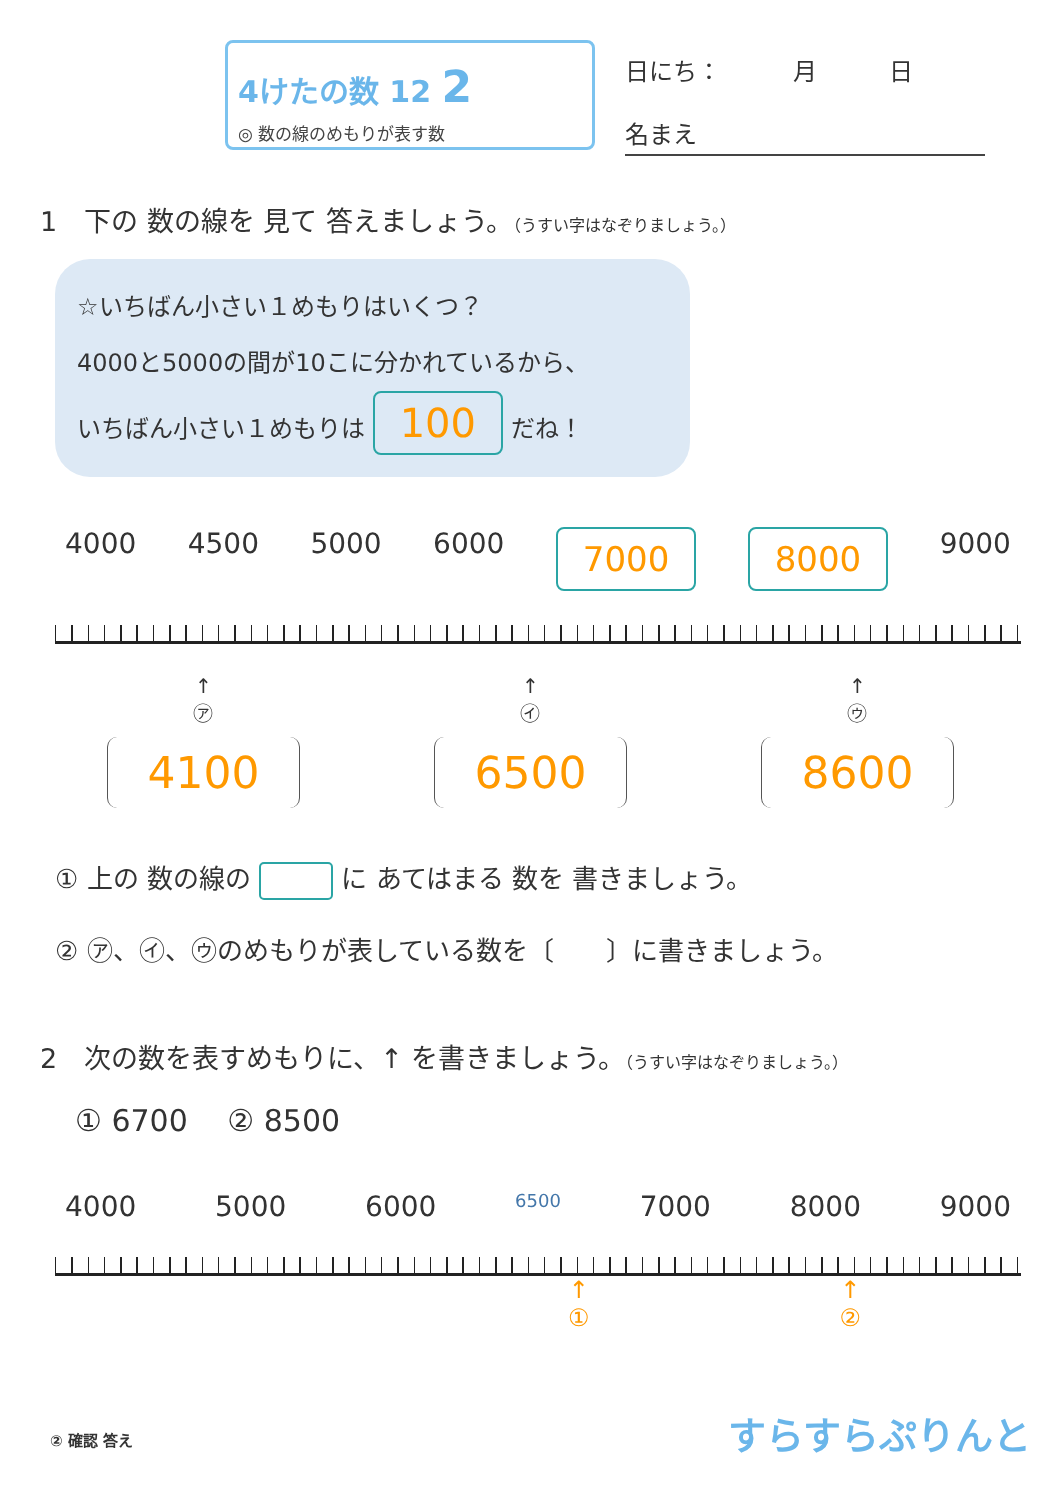4けたの数 12 2
◎ 数の線のめもりが表す数
日にち：　　　月　　　日
名まえ
1　下の 数の線を 見て 答えましょう。（うすい字はなぞりましょう。）
☆いちばん小さい１めもりはいくつ？
4000と5000の間が10こに分かれているから、
いちばん小さい１めもりは 100 だね！
4000 4500 5000 6000 7000 8000 9000
↑
㋐
4100
↑
㋑
6500
↑
㋒
8600
① 上の 数の線の に あてはまる 数を 書きましょう。
② ㋐、㋑、㋒のめもりが表している数を〔　　〕に書きましょう。
2　次の数を表すめもりに、↑ を書きましょう。（うすい字はなぞりましょう。）
① 6700　 ② 8500
4000 5000 6000 6500 7000 8000 9000
↑
① ↑
②
② 確認 答え すらすらぷりんと